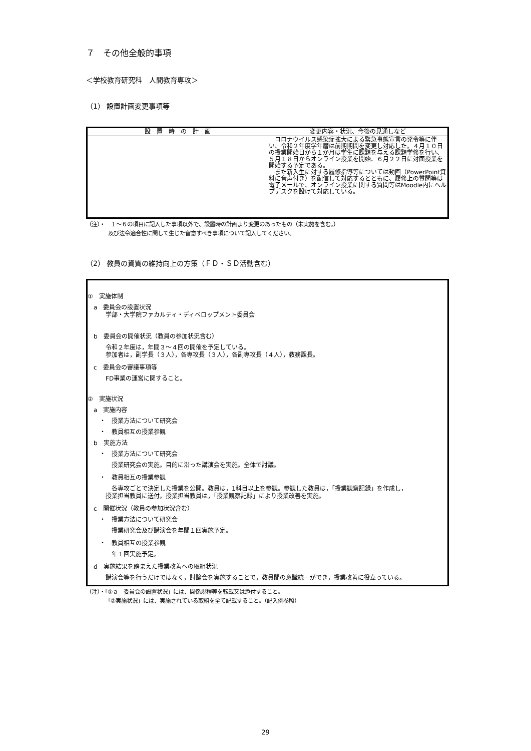７　その他全般的事項
＜学校教育研究科　人間教育専攻＞
（1） 設置計画変更事項等
| 設 置 時 の 計 画 | 変更内容・状況、今後の見通しなど |
| --- | --- |
| | コロナウイルス感染症拡大による緊急事態宣言の発令等に伴い、令和２年度学年暦は前期期間を変更し対応した。４月１０日の授業開始日から１か月は学生に課題を与える課題学修を行い、５月１８日からオンライン授業を開始、６月２２日に対面授業を開始する予定である。 また新入生に対する履修指導等については動画（PowerPoint資料に音声付き）を配信して対応するとともに、履修上の質問等は電子メールで、オンライン授業に関する質問等はMoodle内にヘルプデスクを設けて対応している。 |
（注）・　１～６の項目に記入した事項以外で、設置時の計画より変更のあったもの（未実施を含む。）
　　　　及び法令適合性に関して生じた留意すべき事項について記入してください。
（2） 教員の資質の維持向上の方策（ＦＤ・ＳＤ活動含む）
①　実施体制
　a　委員会の設置状況
　　　学部・大学院ファカルティ・ディベロップメント委員会
　b　委員会の開催状況（教員の参加状況含む）
　　　令和２年度は，年間３～４回の開催を予定している。
　　　参加者は，副学長（３人），各専攻長（３人），各副専攻長（４人），教務課長。
　c　委員会の審議事項等
　　　FD事業の運営に関すること。
②　実施状況
　a　実施内容
　　・　授業方法について研究会
　　・　教員相互の授業参観
　b　実施方法
　　・　授業方法について研究会
　　　　授業研究会の実施。目的に沿った講演会を実施。全体で討議。
　　・　教員相互の授業参観
　　　　各専攻ごとで決定した授業を公開。教員は，1科目以上を参観。参観した教員は，「授業観察記録」を作成し，
　　　授業担当教員に送付。授業担当教員は，「授業観察記録」により授業改善を実施。
　c　開催状況（教員の参加状況含む）
　　・　授業方法について研究会
　　　　授業研究会及び講演会を年間１回実施予定。
　　・　教員相互の授業参観
　　　　年１回実施予定。
　d　実施結果を踏まえた授業改善への取組状況
　　　講演会等を行うだけではなく，討論会を実施することで，教員間の意識統一ができ，授業改善に役立っている。
（注）・「①ａ　委員会の設置状況」には、関係規程等を転載又は添付すること。
　　　　「②実施状況」には、実施されている取組を全て記載すること。（記入例参照）
29